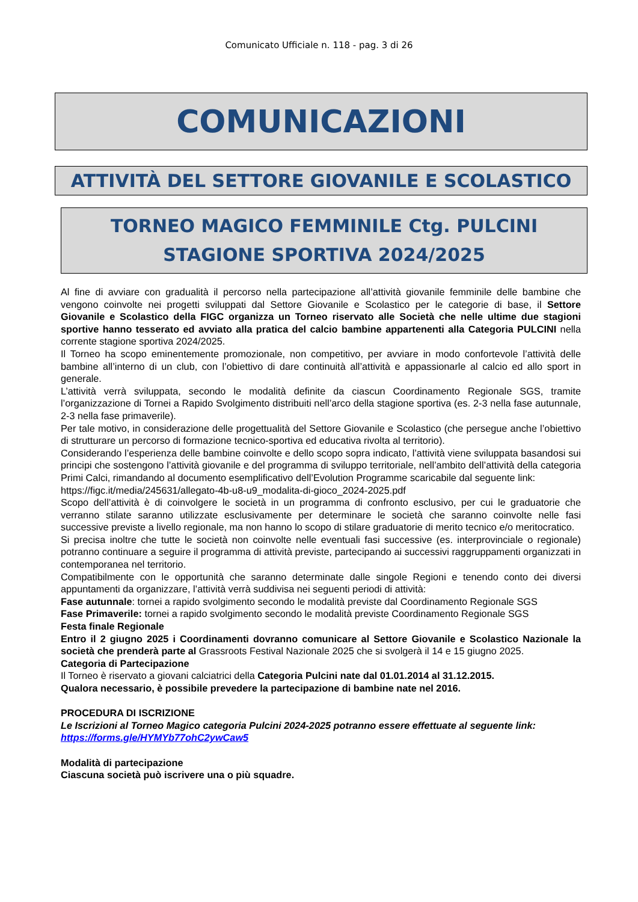Comunicato Ufficiale n. 118 - pag. 3 di 26
COMUNICAZIONI
ATTIVITÀ DEL SETTORE GIOVANILE E SCOLASTICO
TORNEO MAGICO FEMMINILE Ctg. PULCINI
STAGIONE SPORTIVA 2024/2025
Al fine di avviare con gradualità il percorso nella partecipazione all’attività giovanile femminile delle bambine che vengono coinvolte nei progetti sviluppati dal Settore Giovanile e Scolastico per le categorie di base, il Settore Giovanile e Scolastico della FIGC organizza un Torneo riservato alle Società che nelle ultime due stagioni sportive hanno tesserato ed avviato alla pratica del calcio bambine appartenenti alla Categoria PULCINI nella corrente stagione sportiva 2024/2025.
Il Torneo ha scopo eminentemente promozionale, non competitivo, per avviare in modo confortevole l’attività delle bambine all’interno di un club, con l’obiettivo di dare continuità all’attività e appassionarle al calcio ed allo sport in generale.
L’attività verrà sviluppata, secondo le modalità definite da ciascun Coordinamento Regionale SGS, tramite l’organizzazione di Tornei a Rapido Svolgimento distribuiti nell’arco della stagione sportiva (es. 2-3 nella fase autunnale, 2-3 nella fase primaverile).
Per tale motivo, in considerazione delle progettualità del Settore Giovanile e Scolastico (che persegue anche l’obiettivo di strutturare un percorso di formazione tecnico-sportiva ed educativa rivolta al territorio).
Considerando l’esperienza delle bambine coinvolte e dello scopo sopra indicato, l’attività viene sviluppata basandosi sui principi che sostengono l’attività giovanile e del programma di sviluppo territoriale, nell’ambito dell’attività della categoria Primi Calci, rimandando al documento esemplificativo dell’Evolution Programme scaricabile dal seguente link:
https://figc.it/media/245631/allegato-4b-u8-u9_modalita-di-gioco_2024-2025.pdf
Scopo dell’attività è di coinvolgere le società in un programma di confronto esclusivo, per cui le graduatorie che verranno stilate saranno utilizzate esclusivamente per determinare le società che saranno coinvolte nelle fasi successive previste a livello regionale, ma non hanno lo scopo di stilare graduatorie di merito tecnico e/o meritocratico.
Si precisa inoltre che tutte le società non coinvolte nelle eventuali fasi successive (es. interprovinciale o regionale) potranno continuare a seguire il programma di attività previste, partecipando ai successivi raggruppamenti organizzati in contemporanea nel territorio.
Compatibilmente con le opportunità che saranno determinate dalle singole Regioni e tenendo conto dei diversi appuntamenti da organizzare, l’attività verrà suddivisa nei seguenti periodi di attività:
Fase autunnale: tornei a rapido svolgimento secondo le modalità previste dal Coordinamento Regionale SGS
Fase Primaverile: tornei a rapido svolgimento secondo le modalità previste Coordinamento Regionale SGS
Festa finale Regionale
Entro il 2 giugno 2025 i Coordinamenti dovranno comunicare al Settore Giovanile e Scolastico Nazionale la società che prenderà parte al Grassroots Festival Nazionale 2025 che si svolgerà il 14 e 15 giugno 2025.
Categoria di Partecipazione
Il Torneo è riservato a giovani calciatrici della Categoria Pulcini nate dal 01.01.2014 al 31.12.2015.
Qualora necessario, è possibile prevedere la partecipazione di bambine nate nel 2016.
PROCEDURA DI ISCRIZIONE
Le Iscrizioni al Torneo Magico categoria Pulcini 2024-2025 potranno essere effettuate al seguente link:
https://forms.gle/HYMYb77ohC2ywCaw5
Modalità di partecipazione
Ciascuna società può iscrivere una o più squadre.